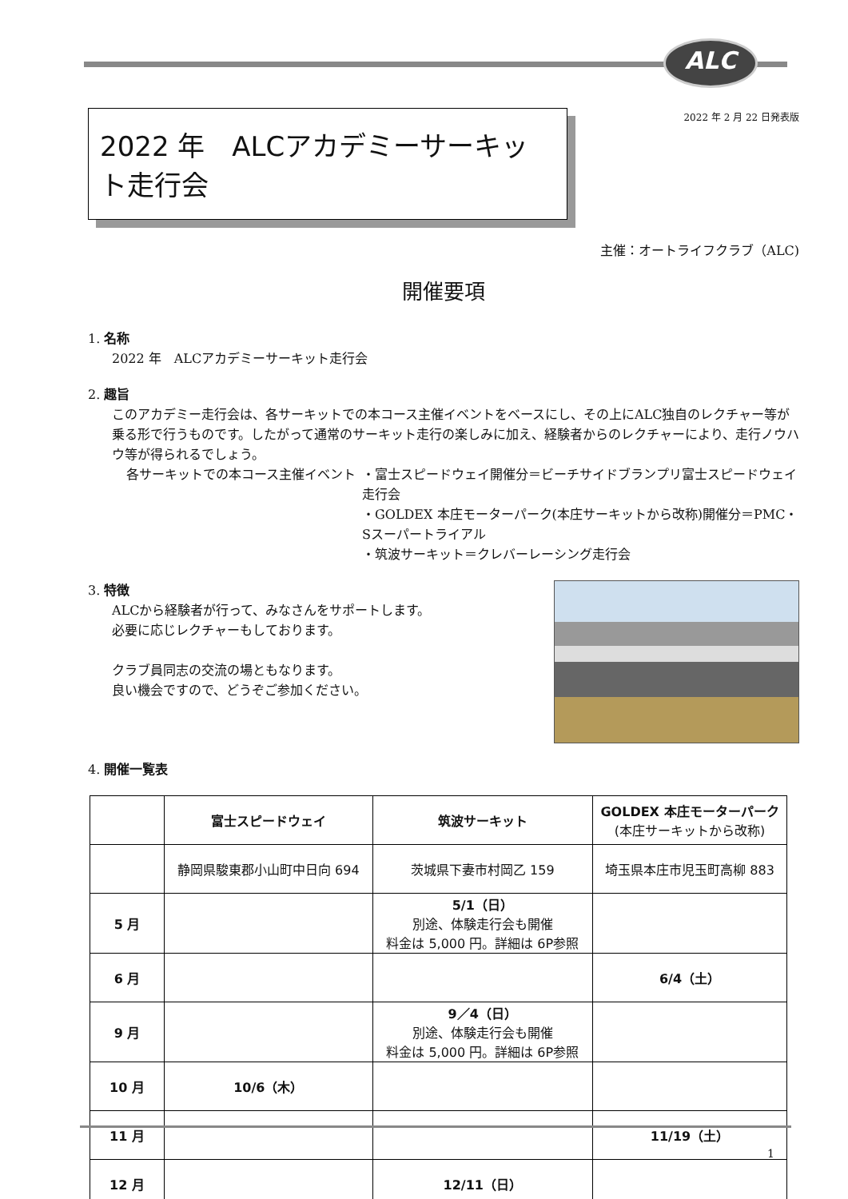ALC
2022 年 2 月 22 日発表版
2022 年　ALCアカデミーサーキット走行会
主催：オートライフクラブ（ALC)
開催要項
1. 名称
2022 年　ALCアカデミーサーキット走行会
2. 趣旨
このアカデミー走行会は、各サーキットでの本コース主催イベントをベースにし、その上にALC独自のレクチャー等が乗る形で行うものです。したがって通常のサーキット走行の楽しみに加え、経験者からのレクチャーにより、走行ノウハウ等が得られるでしょう。
各サーキットでの本コース主催イベント ・富士スピードウェイ開催分＝ビーチサイドブランプリ富士スピードウェイ走行会
・GOLDEX 本庄モーターパーク(本庄サーキットから改称)開催分＝PMC・Sスーパートライアル
・筑波サーキット＝クレバーレーシング走行会
3. 特徴
ALCから経験者が行って、みなさんをサポートします。
必要に応じレクチャーもしております。
クラブ員同志の交流の場ともなります。
良い機会ですので、どうぞご参加ください。
4. 開催一覧表
| | 富士スピードウェイ | 筑波サーキット | GOLDEX 本庄モーターパーク (本庄サーキットから改称) |
| --- | --- | --- | --- |
| | 静岡県駿東郡小山町中日向 694 | 茨城県下妻市村岡乙 159 | 埼玉県本庄市児玉町高柳 883 |
| 5 月 | | 5/1（日） 別途、体験走行会も開催 料金は 5,000 円。詳細は 6P参照 | |
| 6 月 | | | 6/4（土） |
| 9 月 | | 9／4（日） 別途、体験走行会も開催 料金は 5,000 円。詳細は 6P参照 | |
| 10 月 | 10/6（木） | | |
| 11 月 | | | 11/19（土） |
| 12 月 | | 12/11（日） | |
1